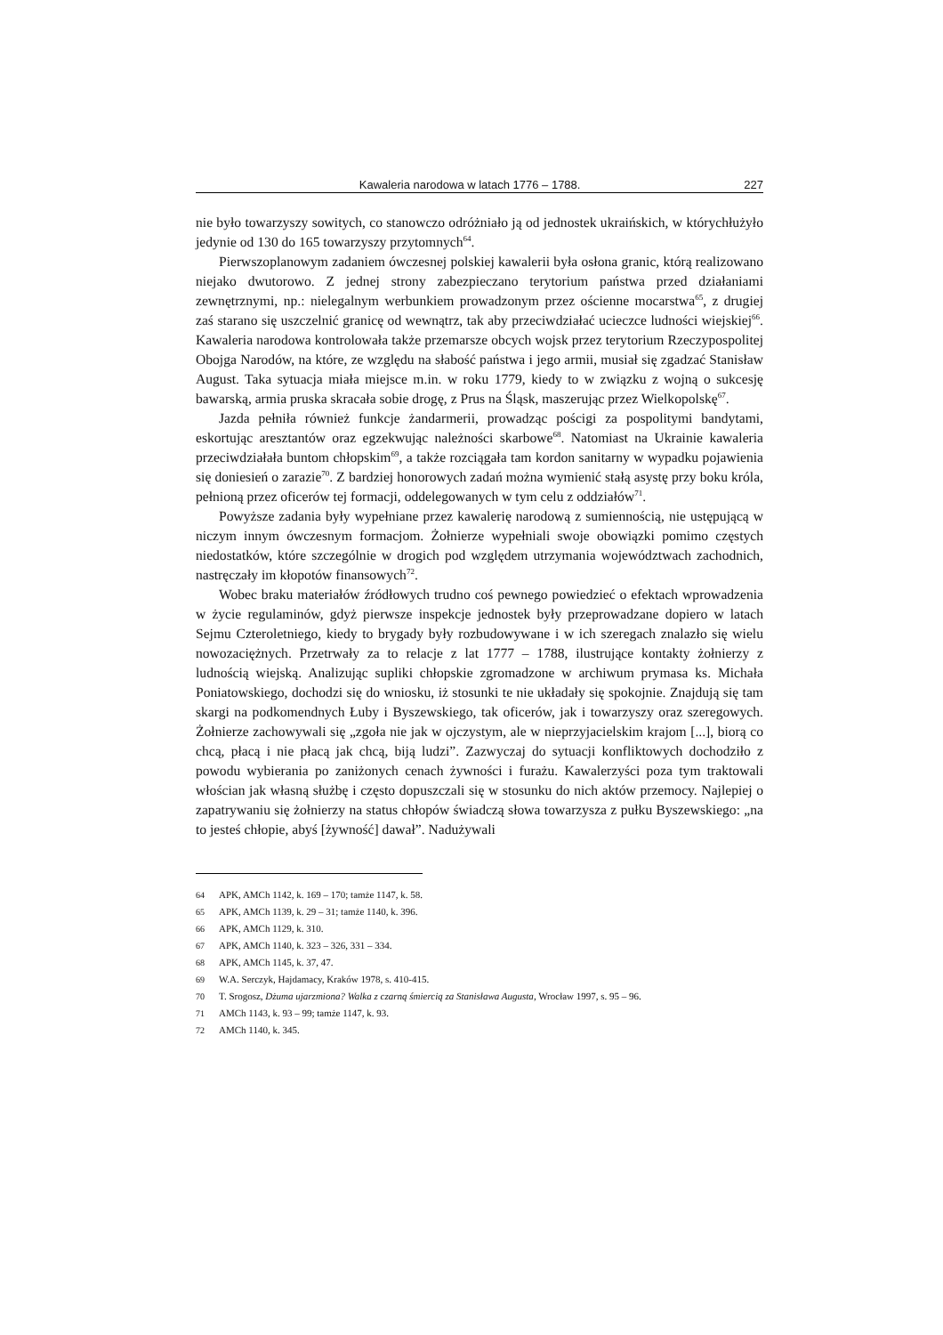Kawaleria narodowa w latach 1776 – 1788. 227
nie było towarzyszy sowitych, co stanowczo odróżniało ją od jednostek ukraińskich, w którychłużyło jedynie od 130 do 165 towarzyszy przytomnych<sup>64</sup>.
Pierwszoplanowym zadaniem ówczesnej polskiej kawalerii była osłona granic, którą realizowano niejako dwutorowo. Z jednej strony zabezpieczano terytorium państwa przed działaniami zewnętrznymi, np.: nielegalnym werbunkiem prowadzonym przez ościenne mocarstwa<sup>65</sup>, z drugiej zaś starano się uszczelnić granicę od wewnątrz, tak aby przeciwdziałać ucieczce ludności wiejskiej<sup>66</sup>. Kawaleria narodowa kontrolowała także przemarsze obcych wojsk przez terytorium Rzeczypospolitej Obojga Narodów, na które, ze względu na słabość państwa i jego armii, musiał się zgadzać Stanisław August. Taka sytuacja miała miejsce m.in. w roku 1779, kiedy to w związku z wojną o sukcesję bawarską, armia pruska skracała sobie drogę, z Prus na Śląsk, maszerując przez Wielkopolskę<sup>67</sup>.
Jazda pełniła również funkcje żandarmerii, prowadząc pościgi za pospolitymi bandytami, eskortując aresztantów oraz egzekwując należności skarbowe<sup>68</sup>. Natomiast na Ukrainie kawaleria przeciwdziałała buntom chłopskim<sup>69</sup>, a także rozciągała tam kordon sanitarny w wypadku pojawienia się doniesień o zarazie<sup>70</sup>. Z bardziej honorowych zadań można wymienić stałą asystę przy boku króla, pełnioną przez oficerów tej formacji, oddelegowanych w tym celu z oddziałów<sup>71</sup>.
Powyższe zadania były wypełniane przez kawalerię narodową z sumiennością, nie ustępującą w niczym innym ówczesnym formacjom. Żołnierze wypełniali swoje obowiązki pomimo częstych niedostatków, które szczególnie w drogich pod względem utrzymania województwach zachodnich, nastręczały im kłopotów finansowych<sup>72</sup>.
Wobec braku materiałów źródłowych trudno coś pewnego powiedzieć o efektach wprowadzenia w życie regulaminów, gdyż pierwsze inspekcje jednostek były przeprowadzane dopiero w latach Sejmu Czteroletniego, kiedy to brygady były rozbudowywane i w ich szeregach znalazło się wielu nowozaciężnych. Przetrwały za to relacje z lat 1777 – 1788, ilustrujące kontakty żołnierzy z ludnością wiejską. Analizując supliki chłopskie zgromadzone w archiwum prymasa ks. Michała Poniatowskiego, dochodzi się do wniosku, iż stosunki te nie układały się spokojnie. Znajdują się tam skargi na podkomendnych Łuby i Byszewskiego, tak oficerów, jak i towarzyszy oraz szeregowych. Żołnierze zachowywali się „zgoła nie jak w ojczystym, ale w nieprzyjacielskim krajom [...], biorą co chcą, płacą i nie płacą jak chcą, biją ludzi”. Zazwyczaj do sytuacji konfliktowych dochodziło z powodu wybierania po zaniżonych cenach żywności i furażu. Kawalerzyści poza tym traktowali włościan jak własną służbę i często dopuszczali się w stosunku do nich aktów przemocy. Najlepiej o zapatrywaniu się żołnierzy na status chłopów świadczą słowa towarzysza z pułku Byszewskiego: „na to jesteś chłopie, abyś [żywność] dawał”. Nadużywali
64 APK, AMCh 1142, k. 169 – 170; tamże 1147, k. 58.
65 APK, AMCh 1139, k. 29 – 31; tamże 1140, k. 396.
66 APK, AMCh 1129, k. 310.
67 APK, AMCh 1140, k. 323 – 326, 331 – 334.
68 APK, AMCh 1145, k. 37, 47.
69 W.A. Serczyk, Hajdamacy, Kraków 1978, s. 410-415.
70 T. Srogosz, Dżuma ujarzmiona? Walka z czarną śmiercią za Stanisława Augusta, Wrocław 1997, s. 95 – 96.
71 AMCh 1143, k. 93 – 99; tamże 1147, k. 93.
72 AMCh 1140, k. 345.